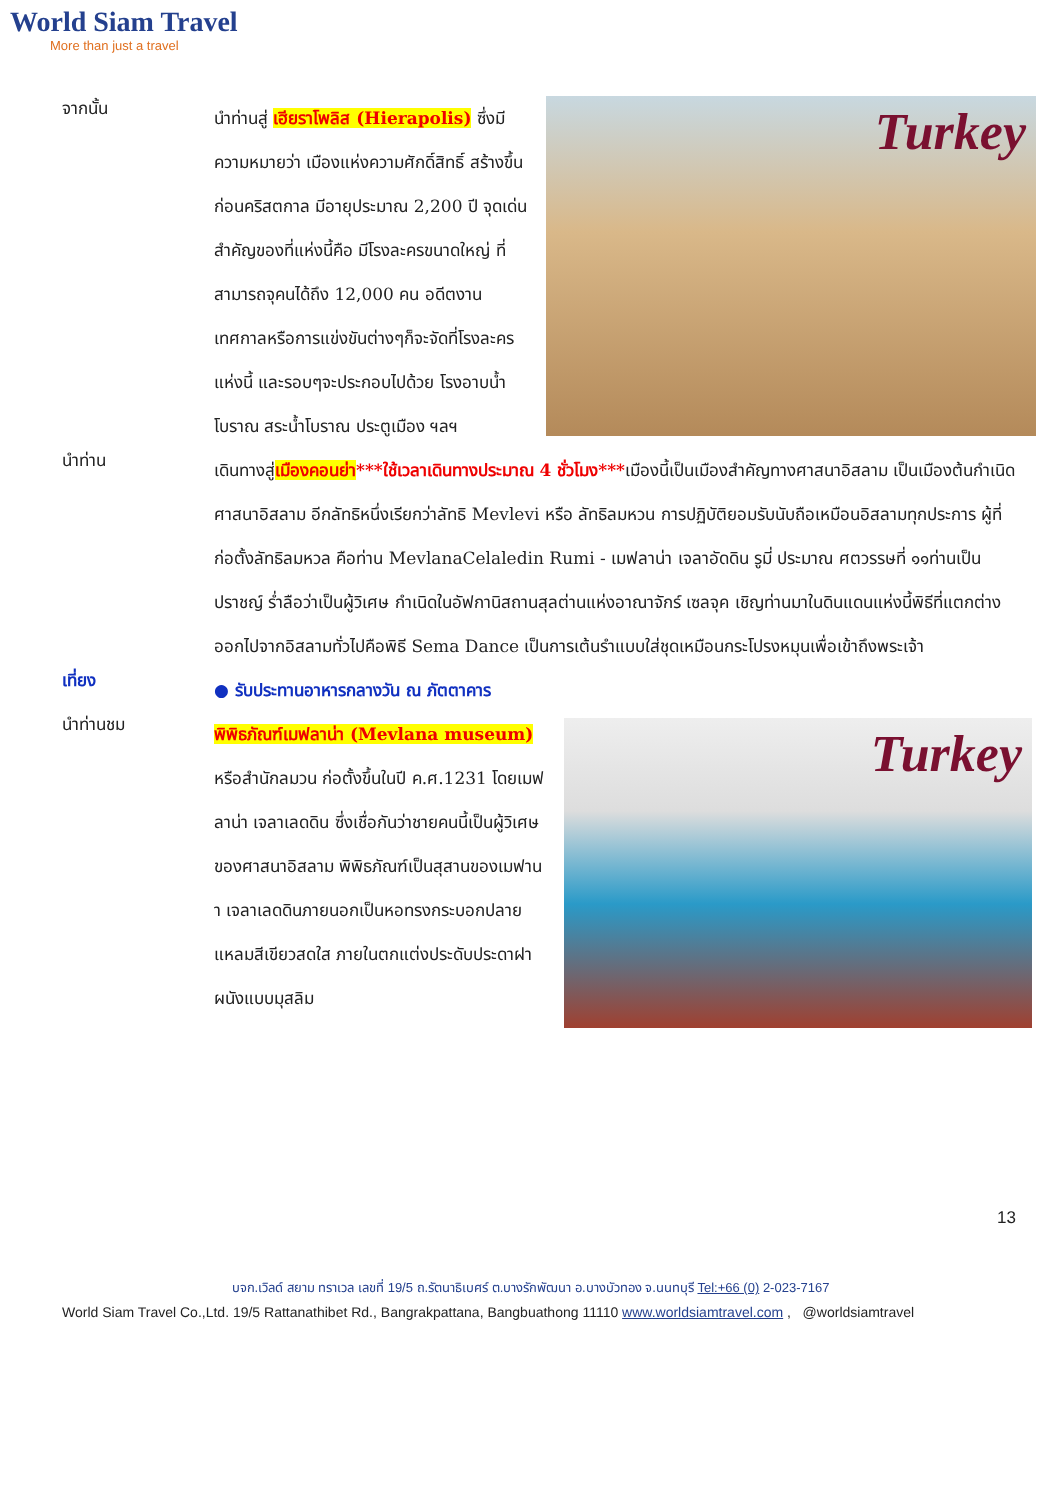World Siam Travel
More than just a travel
จากนั้น
นำท่านสู่ เฮียราโพลิส (Hierapolis) ซึ่งมีความหมายว่า เมืองแห่งความศักดิ์สิทธิ์ สร้างขึ้นก่อนคริสตกาล มีอายุประมาณ 2,200 ปี จุดเด่นสำคัญของที่แห่งนี้คือ มีโรงละครขนาดใหญ่ ที่สามารถจุคนได้ถึง 12,000 คน อดีตงานเทศกาลหรือการแข่งขันต่างๆก็จะจัดที่โรงละครแห่งนี้ และรอบๆจะประกอบไปด้วย โรงอาบน้ำโบราณ สระน้ำโบราณ ประตูเมือง ฯลฯ
Turkey
นำท่าน
เดินทางสู่เมืองคอนย่า***ใช้เวลาเดินทางประมาณ 4 ชั่วโมง***เมืองนี้เป็นเมืองสำคัญทางศาสนาอิสลาม เป็นเมืองต้นกำเนิดศาสนาอิสลาม อีกลัทธิหนึ่งเรียกว่าลัทธิ Mevlevi หรือ ลัทธิลมหวน การปฏิบัติยอมรับนับถือเหมือนอิสลามทุกประการ ผู้ที่ก่อตั้งลัทธิลมหวล คือท่าน MevlanaCelaledin Rumi - เมฟลาน่า เจลาอัดดิน รูมี่ ประมาณ ศตวรรษที่ ๑๑ท่านเป็นปราชญ์ ร่ำลือว่าเป็นผู้วิเศษ กำเนิดในอัฟกานิสถานสุลต่านแห่งอาณาจักร์ เซลจุค เชิญท่านมาในดินแดนแห่งนี้พิธีที่แตกต่างออกไปจากอิสลามทั่วไปคือพิธี Sema Dance เป็นการเต้นรำแบบใส่ชุดเหมือนกระโปรงหมุนเพื่อเข้าถึงพระเจ้า
เที่ยง
● รับประทานอาหารกลางวัน ณ ภัตตาคาร
นำท่านชม
พิพิธภัณฑ์เมฟลาน่า (Mevlana museum) หรือสำนักลมวน ก่อตั้งขึ้นในปี ค.ศ.1231 โดยเมฟลาน่า เจลาเลดดิน ซึ่งเชื่อกันว่าชายคนนี้เป็นผู้วิเศษของศาสนาอิสลาม พิพิธภัณฑ์เป็นสุสานของเมฟานา เจลาเลดดินภายนอกเป็นหอทรงกระบอกปลายแหลมสีเขียวสดใส ภายในตกแต่งประดับประดาฝาผนังแบบมุสลิม
Turkey
13
บจก.เวิลด์ สยาม ทราเวล เลขที่ 19/5 ถ.รัตนาธิเบศร์ ต.บางรักพัฒนา อ.บางบัวทอง จ.นนทบุรี Tel:+66 (0) 2-023-7167
World Siam Travel Co.,Ltd. 19/5 Rattanathibet Rd., Bangrakpattana, Bangbuathong 11110 www.worldsiamtravel.com , @worldsiamtravel